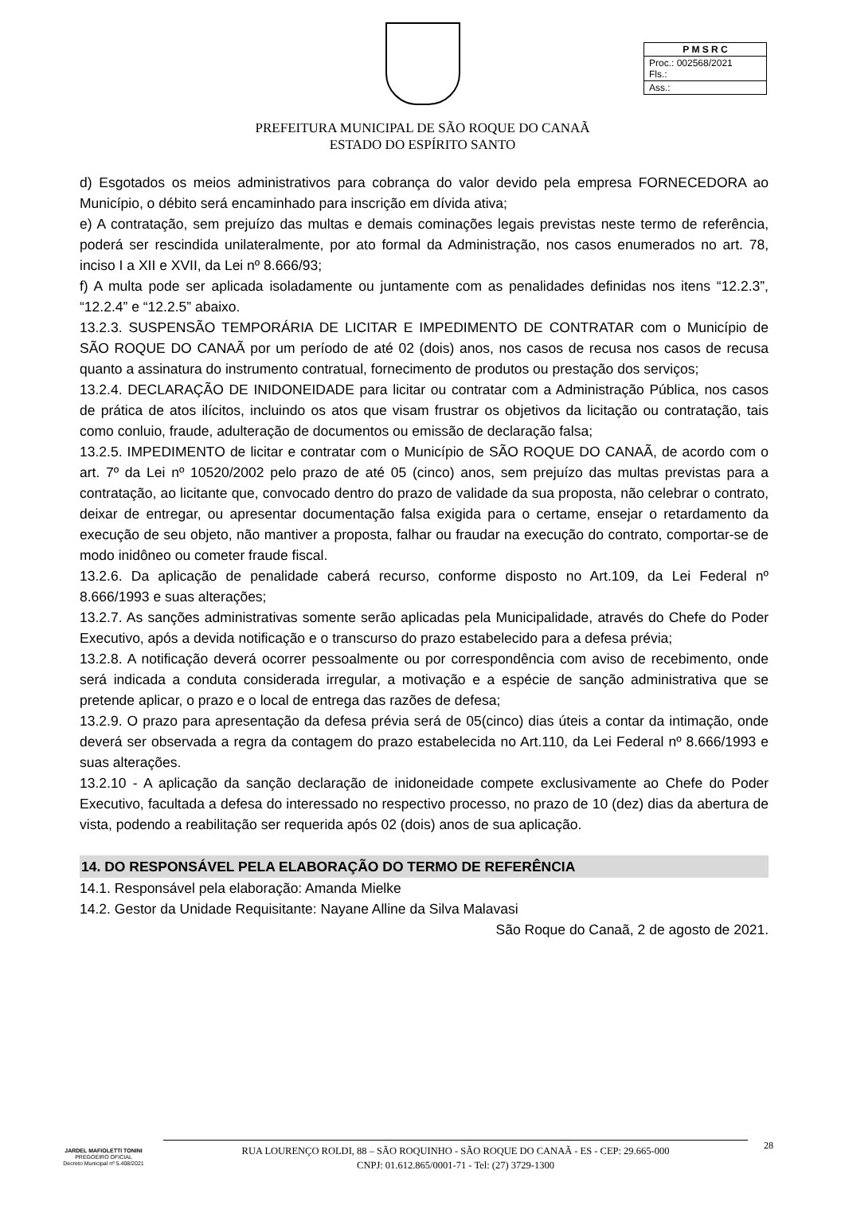| P M S R C |
| Proc.: 002568/2021 Fls.: |
| Ass.: |
PREFEITURA MUNICIPAL DE SÃO ROQUE DO CANAÃ
ESTADO DO ESPÍRITO SANTO
d) Esgotados os meios administrativos para cobrança do valor devido pela empresa FORNECEDORA ao Município, o débito será encaminhado para inscrição em dívida ativa;
e) A contratação, sem prejuízo das multas e demais cominações legais previstas neste termo de referência, poderá ser rescindida unilateralmente, por ato formal da Administração, nos casos enumerados no art. 78, inciso I a XII e XVII, da Lei nº 8.666/93;
f) A multa pode ser aplicada isoladamente ou juntamente com as penalidades definidas nos itens “12.2.3”, “12.2.4” e “12.2.5” abaixo.
13.2.3. SUSPENSÃO TEMPORÁRIA DE LICITAR E IMPEDIMENTO DE CONTRATAR com o Município de SÃO ROQUE DO CANAÃ por um período de até 02 (dois) anos, nos casos de recusa nos casos de recusa quanto a assinatura do instrumento contratual, fornecimento de produtos ou prestação dos serviços;
13.2.4. DECLARAÇÃO DE INIDONEIDADE para licitar ou contratar com a Administração Pública, nos casos de prática de atos ilícitos, incluindo os atos que visam frustrar os objetivos da licitação ou contratação, tais como conluio, fraude, adulteração de documentos ou emissão de declaração falsa;
13.2.5. IMPEDIMENTO de licitar e contratar com o Município de SÃO ROQUE DO CANAÃ, de acordo com o art. 7º da Lei nº 10520/2002 pelo prazo de até 05 (cinco) anos, sem prejuízo das multas previstas para a contratação, ao licitante que, convocado dentro do prazo de validade da sua proposta, não celebrar o contrato, deixar de entregar, ou apresentar documentação falsa exigida para o certame, ensejar o retardamento da execução de seu objeto, não mantiver a proposta, falhar ou fraudar na execução do contrato, comportar-se de modo inidôneo ou cometer fraude fiscal.
13.2.6. Da aplicação de penalidade caberá recurso, conforme disposto no Art.109, da Lei Federal nº 8.666/1993 e suas alterações;
13.2.7. As sanções administrativas somente serão aplicadas pela Municipalidade, através do Chefe do Poder Executivo, após a devida notificação e o transcurso do prazo estabelecido para a defesa prévia;
13.2.8. A notificação deverá ocorrer pessoalmente ou por correspondência com aviso de recebimento, onde será indicada a conduta considerada irregular, a motivação e a espécie de sanção administrativa que se pretende aplicar, o prazo e o local de entrega das razões de defesa;
13.2.9. O prazo para apresentação da defesa prévia será de 05(cinco) dias úteis a contar da intimação, onde deverá ser observada a regra da contagem do prazo estabelecida no Art.110, da Lei Federal nº 8.666/1993 e suas alterações.
13.2.10 - A aplicação da sanção declaração de inidoneidade compete exclusivamente ao Chefe do Poder Executivo, facultada a defesa do interessado no respectivo processo, no prazo de 10 (dez) dias da abertura de vista, podendo a reabilitação ser requerida após 02 (dois) anos de sua aplicação.
14. DO RESPONSÁVEL PELA ELABORAÇÃO DO TERMO DE REFERÊNCIA
14.1. Responsável pela elaboração: Amanda Mielke
14.2. Gestor da Unidade Requisitante: Nayane Alline da Silva Malavasi
São Roque do Canaã, 2 de agosto de 2021.
JARDEL MAFIOLETTI TONINI
PREGOEIRO OFICIAL
Decreto Municipal nº 5.408/2021
RUA LOURENÇO ROLDI, 88 – SÃO ROQUINHO - SÃO ROQUE DO CANAÃ - ES - CEP: 29.665-000
CNPJ: 01.612.865/0001-71 - Tel: (27) 3729-1300
28